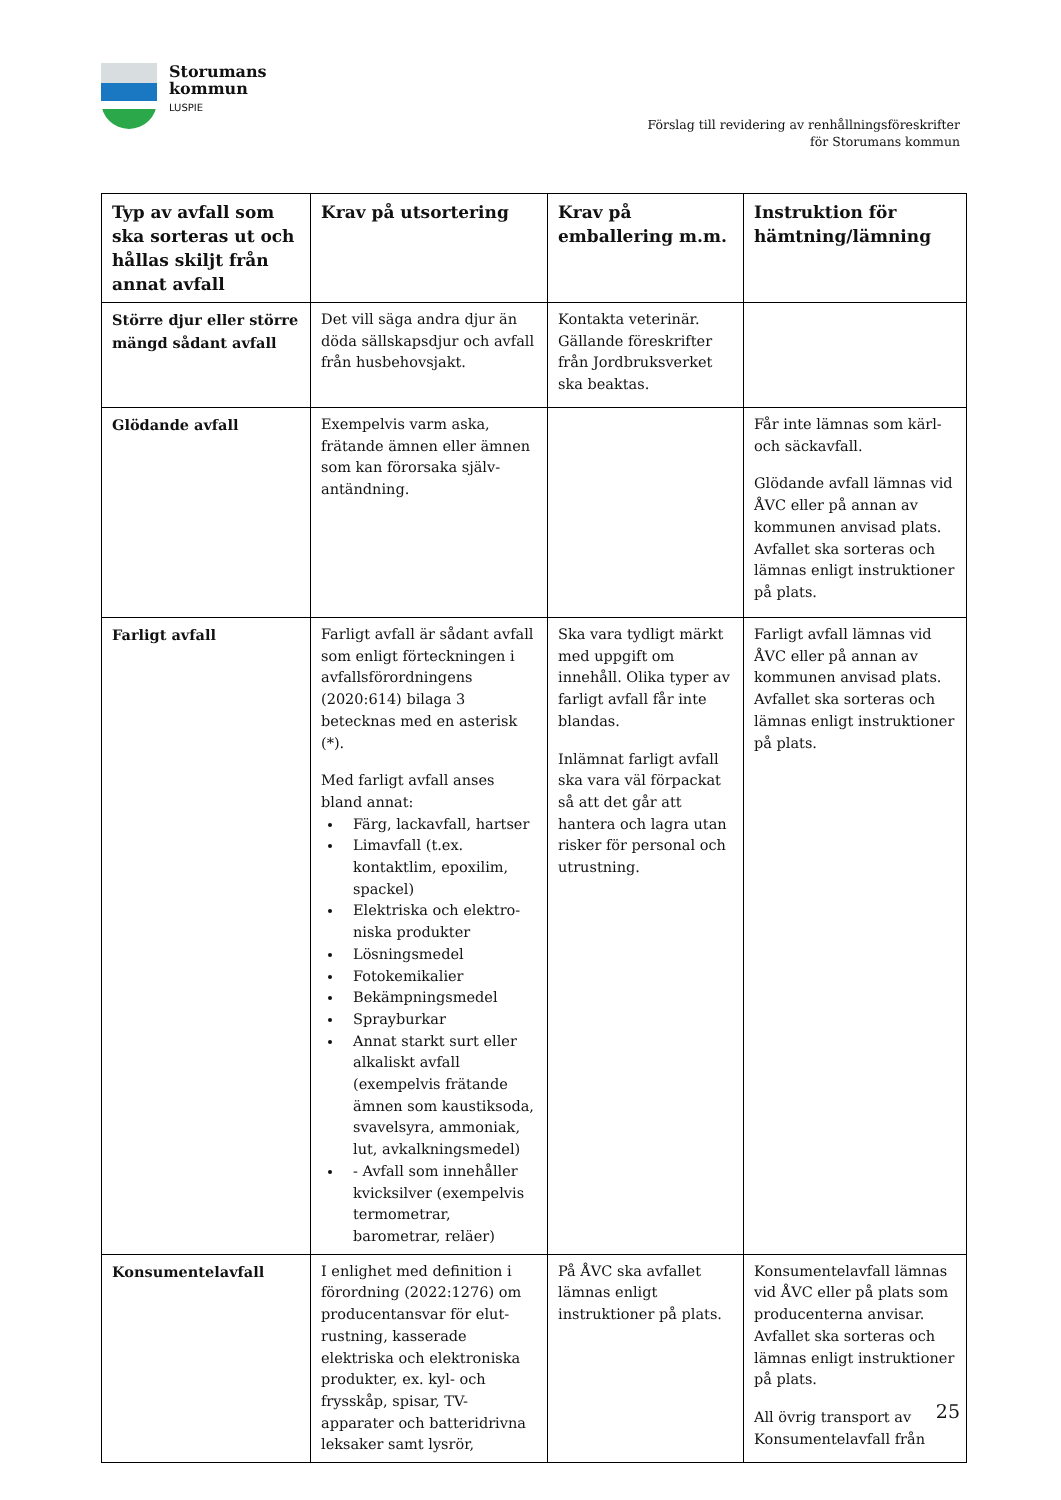Storumans
kommun
LUSPIE
Förslag till revidering av renhållningsföreskrifter
för Storumans kommun
| Typ av avfall som ska sorteras ut och hållas skiljt från annat avfall | Krav på utsortering | Krav på emballering m.m. | Instruktion för hämtning/lämning |
| --- | --- | --- | --- |
| Större djur eller större mängd sådant avfall | Det vill säga andra djur än döda sällskapsdjur och avfall från husbehovsjakt. | Kontakta veterinär. Gällande föreskrifter från Jordbruksverket ska beaktas. | |
| Glödande avfall | Exempelvis varm aska, frätande ämnen eller ämnen som kan förorsaka själv-antändning. | | Får inte lämnas som kärl- och säckavfall. Glödande avfall lämnas vid ÅVC eller på annan av kommunen anvisad plats. Avfallet ska sorteras och lämnas enligt instruktioner på plats. |
| Farligt avfall | Farligt avfall är sådant avfall som enligt förteckningen i avfallsförordningens (2020:614) bilaga 3 betecknas med en asterisk (*). Med farligt avfall anses bland annat: Färg, lackavfall, hartser Limavfall (t.ex. kontaktlim, epoxilim, spackel) Elektriska och elektro-niska produkter Lösningsmedel Fotokemikalier Bekämpningsmedel Sprayburkar Annat starkt surt eller alkaliskt avfall (exempelvis frätande ämnen som kaustiksoda, svavelsyra, ammoniak, lut, avkalkningsmedel) - Avfall som innehåller kvicksilver (exempelvis termometrar, barometrar, reläer) | Ska vara tydligt märkt med uppgift om innehåll. Olika typer av farligt avfall får inte blandas. Inlämnat farligt avfall ska vara väl förpackat så att det går att hantera och lagra utan risker för personal och utrustning. | Farligt avfall lämnas vid ÅVC eller på annan av kommunen anvisad plats. Avfallet ska sorteras och lämnas enligt instruktioner på plats. |
| Konsumentelavfall | I enlighet med definition i förordning (2022:1276) om producentansvar för elut-rustning, kasserade elektriska och elektroniska produkter, ex. kyl- och frysskåp, spisar, TV-apparater och batteridrivna leksaker samt lysrör, | På ÅVC ska avfallet lämnas enligt instruktioner på plats. | Konsumentelavfall lämnas vid ÅVC eller på plats som producenterna anvisar. Avfallet ska sorteras och lämnas enligt instruktioner på plats. All övrig transport av Konsumentelavfall från |
25